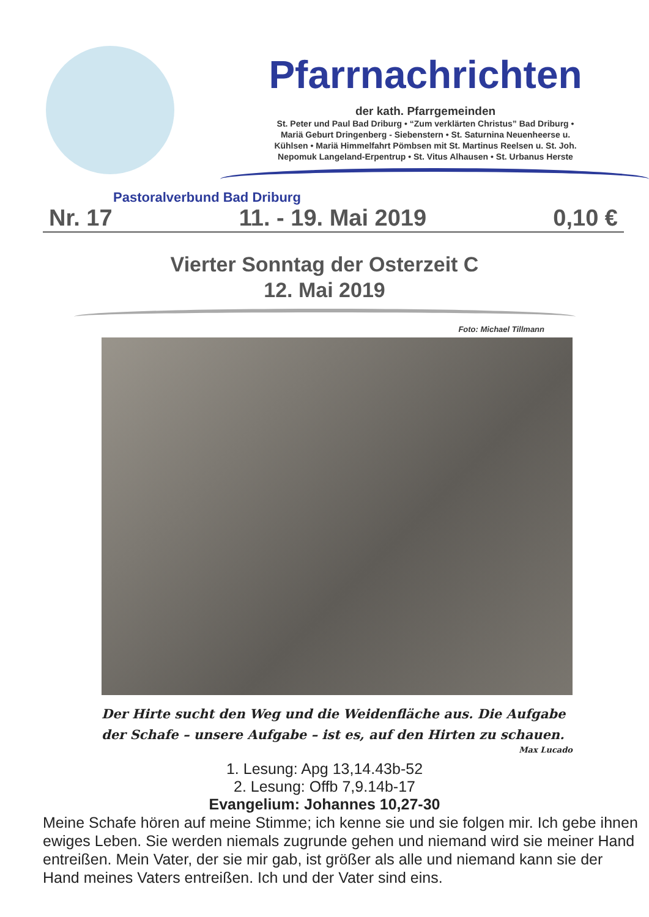Pastoralverbund Bad Driburg
Pfarrnachrichten
der kath. Pfarrgemeinden
St. Peter und Paul Bad Driburg • “Zum verklärten Christus” Bad Driburg •
Mariä Geburt Dringenberg - Siebenstern • St. Saturnina Neuenheerse u.
Kühlsen • Mariä Himmelfahrt Pömbsen mit St. Martinus Reelsen u. St. Joh.
Nepomuk Langeland-Erpentrup • St. Vitus Alhausen • St. Urbanus Herste
Nr. 17 11. - 19. Mai 2019 0,10 €
Vierter Sonntag der Osterzeit C
12. Mai 2019
Foto: Michael Tillmann
Der Hirte sucht den Weg und die Weidenfläche aus. Die Aufgabe der Schafe – unsere Aufgabe – ist es, auf den Hirten zu schauen.
Max Lucado
1. Lesung: Apg 13,14.43b-52
2. Lesung: Offb 7,9.14b-17
Evangelium: Johannes 10,27-30
Meine Schafe hören auf meine Stimme; ich kenne sie und sie folgen mir. Ich gebe ihnen ewiges Leben. Sie werden niemals zugrunde gehen und niemand wird sie meiner Hand entreißen. Mein Vater, der sie mir gab, ist größer als alle und niemand kann sie der Hand meines Vaters entreißen. Ich und der Vater sind eins.